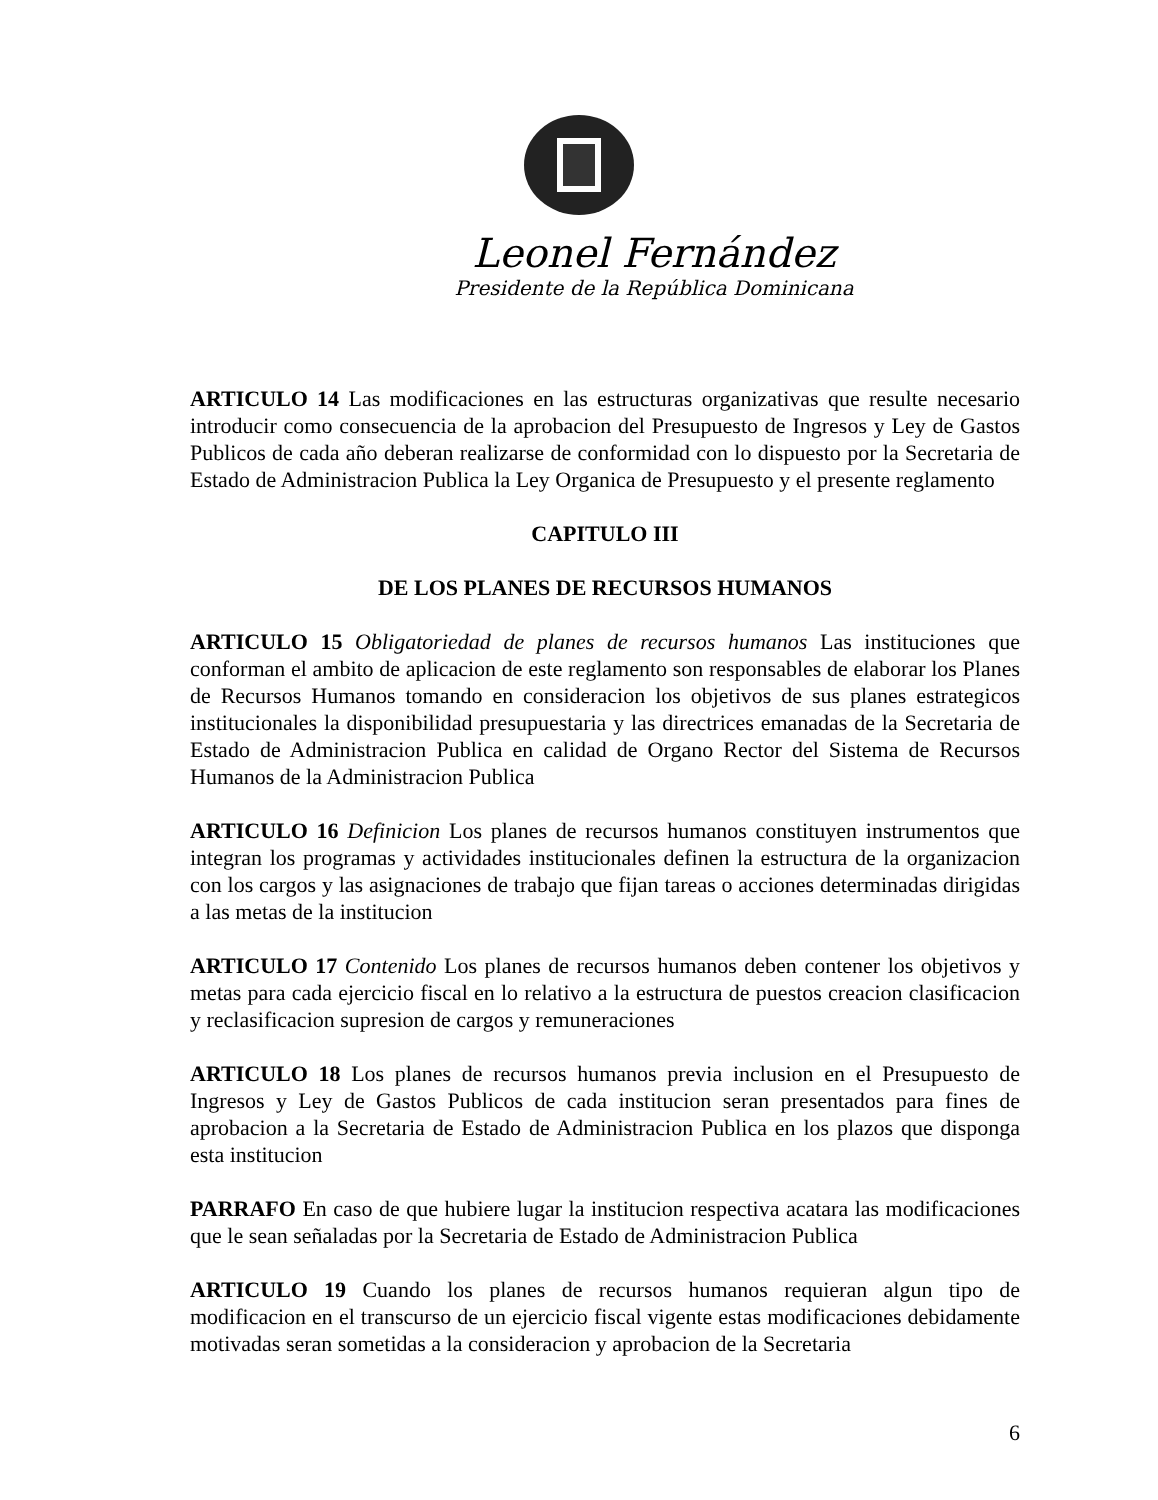Leonel Fernández
Presidente de la República Dominicana
ARTICULO 14 Las modificaciones en las estructuras organizativas que resulte necesario introducir como consecuencia de la aprobacion del Presupuesto de Ingresos y Ley de Gastos Publicos de cada año deberan realizarse de conformidad con lo dispuesto por la Secretaria de Estado de Administracion Publica la Ley Organica de Presupuesto y el presente reglamento
CAPITULO III
DE LOS PLANES DE RECURSOS HUMANOS
ARTICULO 15 Obligatoriedad de planes de recursos humanos Las instituciones que conforman el ambito de aplicacion de este reglamento son responsables de elaborar los Planes de Recursos Humanos tomando en consideracion los objetivos de sus planes estrategicos institucionales la disponibilidad presupuestaria y las directrices emanadas de la Secretaria de Estado de Administracion Publica en calidad de Organo Rector del Sistema de Recursos Humanos de la Administracion Publica
ARTICULO 16 Definicion Los planes de recursos humanos constituyen instrumentos que integran los programas y actividades institucionales definen la estructura de la organizacion con los cargos y las asignaciones de trabajo que fijan tareas o acciones determinadas dirigidas a las metas de la institucion
ARTICULO 17 Contenido Los planes de recursos humanos deben contener los objetivos y metas para cada ejercicio fiscal en lo relativo a la estructura de puestos creacion clasificacion y reclasificacion supresion de cargos y remuneraciones
ARTICULO 18 Los planes de recursos humanos previa inclusion en el Presupuesto de Ingresos y Ley de Gastos Publicos de cada institucion seran presentados para fines de aprobacion a la Secretaria de Estado de Administracion Publica en los plazos que disponga esta institucion
PARRAFO En caso de que hubiere lugar la institucion respectiva acatara las modificaciones que le sean señaladas por la Secretaria de Estado de Administracion Publica
ARTICULO 19 Cuando los planes de recursos humanos requieran algun tipo de modificacion en el transcurso de un ejercicio fiscal vigente estas modificaciones debidamente motivadas seran sometidas a la consideracion y aprobacion de la Secretaria
6